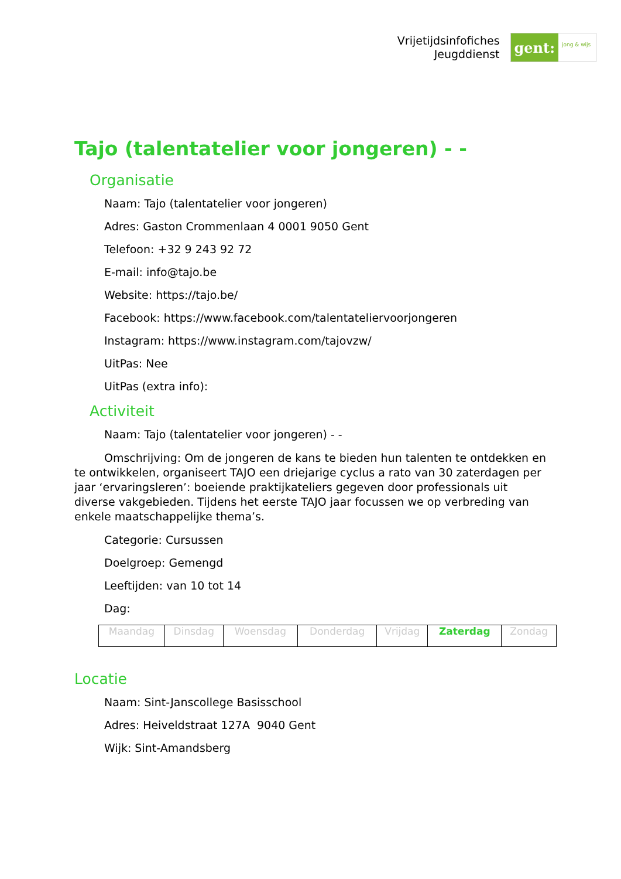Vrijetijdsinfofiches
Jeugddienst
gent:
jong & wijs
Tajo (talentatelier voor jongeren) - -
Organisatie
Naam: Tajo (talentatelier voor jongeren)
Adres: Gaston Crommenlaan 4 0001 9050 Gent
Telefoon: +32 9 243 92 72
E-mail: info@tajo.be
Website: https://tajo.be/
Facebook: https://www.facebook.com/talentateliervoorjongeren
Instagram: https://www.instagram.com/tajovzw/
UitPas: Nee
UitPas (extra info):
Activiteit
Naam: Tajo (talentatelier voor jongeren) - -
Omschrijving: Om de jongeren de kans te bieden hun talenten te ontdekken en te ontwikkelen, organiseert TAJO een driejarige cyclus a rato van 30 zaterdagen per jaar ‘ervaringsleren’: boeiende praktijkateliers gegeven door professionals uit diverse vakgebieden. Tijdens het eerste TAJO jaar focussen we op verbreding van enkele maatschappelijke thema’s.
Categorie: Cursussen
Doelgroep: Gemengd
Leeftijden: van 10 tot 14
Dag:
| Maandag | Dinsdag | Woensdag | Donderdag | Vrijdag | Zaterdag | Zondag |
Locatie
Naam: Sint-Janscollege Basisschool
Adres: Heiveldstraat 127A 9040 Gent
Wijk: Sint-Amandsberg